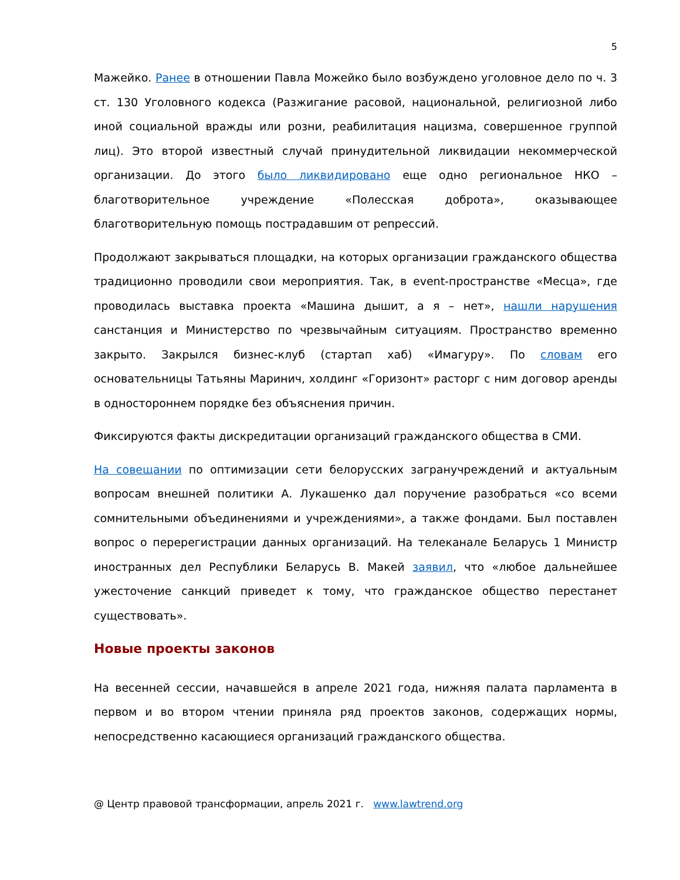5
Мажейко. Ранее в отношении Павла Можейко было возбуждено уголовное дело по ч. 3 ст. 130 Уголовного кодекса (Разжигание расовой, национальной, религиозной либо иной социальной вражды или розни, реабилитация нацизма, совершенное группой лиц). Это второй известный случай принудительной ликвидации некоммерческой организации. До этого было ликвидировано еще одно региональное НКО – благотворительное учреждение «Полесская доброта», оказывающее благотворительную помощь пострадавшим от репрессий.
Продолжают закрываться площадки, на которых организации гражданского общества традиционно проводили свои мероприятия. Так, в event-пространстве «Месца», где проводилась выставка проекта «Машина дышит, а я – нет», нашли нарушения санстанция и Министерство по чрезвычайным ситуациям. Пространство временно закрыто. Закрылся бизнес-клуб (стартап хаб) «Имагуру». По словам его основательницы Татьяны Маринич, холдинг «Горизонт» расторг с ним договор аренды в одностороннем порядке без объяснения причин.
Фиксируются факты дискредитации организаций гражданского общества в СМИ.
На совещании по оптимизации сети белорусских загранучреждений и актуальным вопросам внешней политики А. Лукашенко дал поручение разобраться «со всеми сомнительными объединениями и учреждениями», а также фондами. Был поставлен вопрос о перерегистрации данных организаций. На телеканале Беларусь 1 Министр иностранных дел Республики Беларусь В. Макей заявил, что «любое дальнейшее ужесточение санкций приведет к тому, что гражданское общество перестанет существовать».
Новые проекты законов
На весенней сессии, начавшейся в апреле 2021 года, нижняя палата парламента в первом и во втором чтении приняла ряд проектов законов, содержащих нормы, непосредственно касающиеся организаций гражданского общества.
@ Центр правовой трансформации, апрель 2021 г. www.lawtrend.org